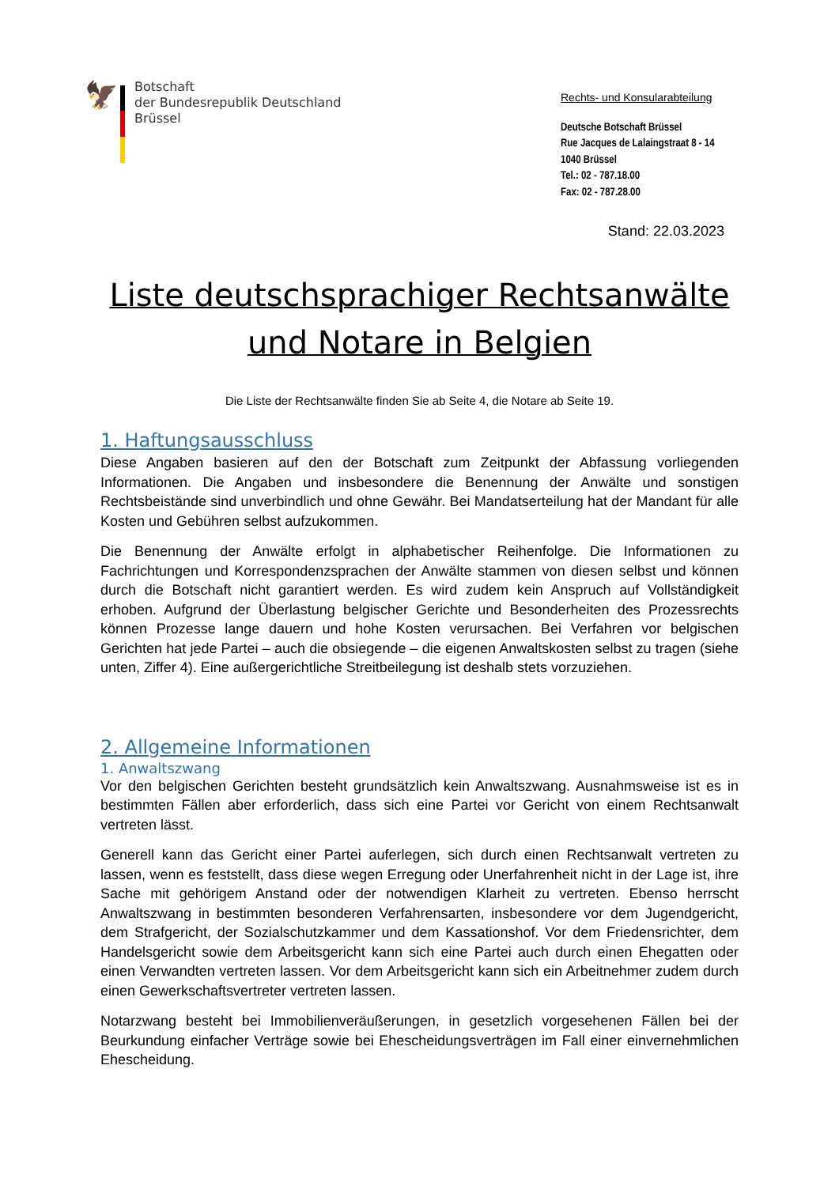🦅
Botschaft
der Bundesrepublik Deutschland
Brüssel
Rechts- und Konsularabteilung
Deutsche Botschaft Brüssel
Rue Jacques de Lalaingstraat 8 - 14
1040 Brüssel
Tel.: 02 - 787.18.00
Fax: 02 - 787.28.00
Stand: 22.03.2023
Liste deutschsprachiger Rechtsanwälte
und Notare in Belgien
Die Liste der Rechtsanwälte finden Sie ab Seite 4, die Notare ab Seite 19.
1. Haftungsausschluss
Diese Angaben basieren auf den der Botschaft zum Zeitpunkt der Abfassung vorliegenden Informationen. Die Angaben und insbesondere die Benennung der Anwälte und sonstigen Rechtsbeistände sind unverbindlich und ohne Gewähr. Bei Mandatserteilung hat der Mandant für alle Kosten und Gebühren selbst aufzukommen.
Die Benennung der Anwälte erfolgt in alphabetischer Reihenfolge. Die Informationen zu Fachrichtungen und Korrespondenzsprachen der Anwälte stammen von diesen selbst und können durch die Botschaft nicht garantiert werden. Es wird zudem kein Anspruch auf Vollständigkeit erhoben. Aufgrund der Überlastung belgischer Gerichte und Besonderheiten des Prozessrechts können Prozesse lange dauern und hohe Kosten verursachen. Bei Verfahren vor belgischen Gerichten hat jede Partei – auch die obsiegende – die eigenen Anwaltskosten selbst zu tragen (siehe unten, Ziffer 4). Eine außergerichtliche Streitbeilegung ist deshalb stets vorzuziehen.
2. Allgemeine Informationen
1. Anwaltszwang
Vor den belgischen Gerichten besteht grundsätzlich kein Anwaltszwang. Ausnahmsweise ist es in bestimmten Fällen aber erforderlich, dass sich eine Partei vor Gericht von einem Rechtsanwalt vertreten lässt.
Generell kann das Gericht einer Partei auferlegen, sich durch einen Rechtsanwalt vertreten zu lassen, wenn es feststellt, dass diese wegen Erregung oder Unerfahrenheit nicht in der Lage ist, ihre Sache mit gehörigem Anstand oder der notwendigen Klarheit zu vertreten. Ebenso herrscht Anwaltszwang in bestimmten besonderen Verfahrensarten, insbesondere vor dem Jugendgericht, dem Strafgericht, der Sozialschutzkammer und dem Kassationshof. Vor dem Friedensrichter, dem Handelsgericht sowie dem Arbeitsgericht kann sich eine Partei auch durch einen Ehegatten oder einen Verwandten vertreten lassen. Vor dem Arbeitsgericht kann sich ein Arbeitnehmer zudem durch einen Gewerkschaftsvertreter vertreten lassen.
Notarzwang besteht bei Immobilienveräußerungen, in gesetzlich vorgesehenen Fällen bei der Beurkundung einfacher Verträge sowie bei Ehescheidungsverträgen im Fall einer einvernehmlichen Ehescheidung.